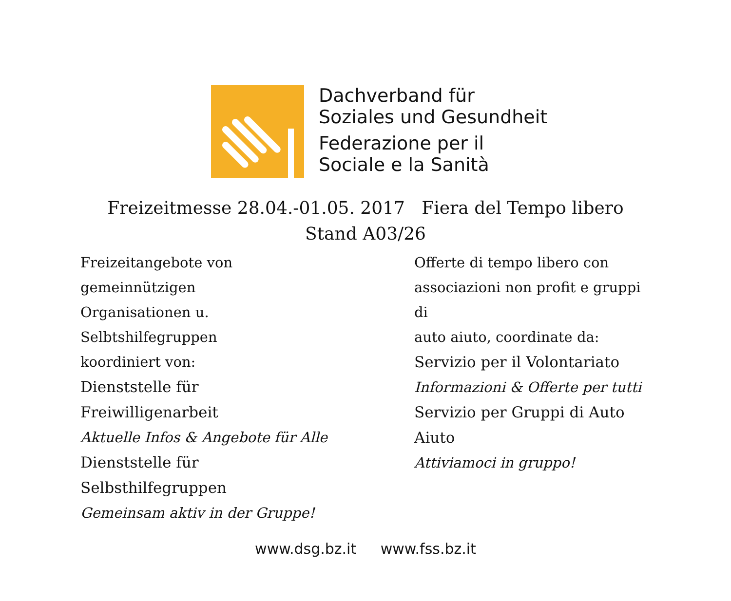Dachverband für
Soziales und Gesundheit
Federazione per il
Sociale e la Sanità
Freizeitmesse 28.04.-01.05. 2017 Fiera del Tempo libero
Stand A03/26
Freizeitangebote von gemeinnützigen
Organisationen u. Selbtshilfegruppen
koordiniert von:
Dienststelle für Freiwilligenarbeit
Aktuelle Infos & Angebote für Alle
Dienststelle für Selbsthilfegruppen
Gemeinsam aktiv in der Gruppe!
Offerte di tempo libero con
associazioni non profit e gruppi di
auto aiuto, coordinate da:
Servizio per il Volontariato
Informazioni & Offerte per tutti
Servizio per Gruppi di Auto Aiuto
Attiviamoci in gruppo!
www.dsg.bz.it www.fss.bz.it